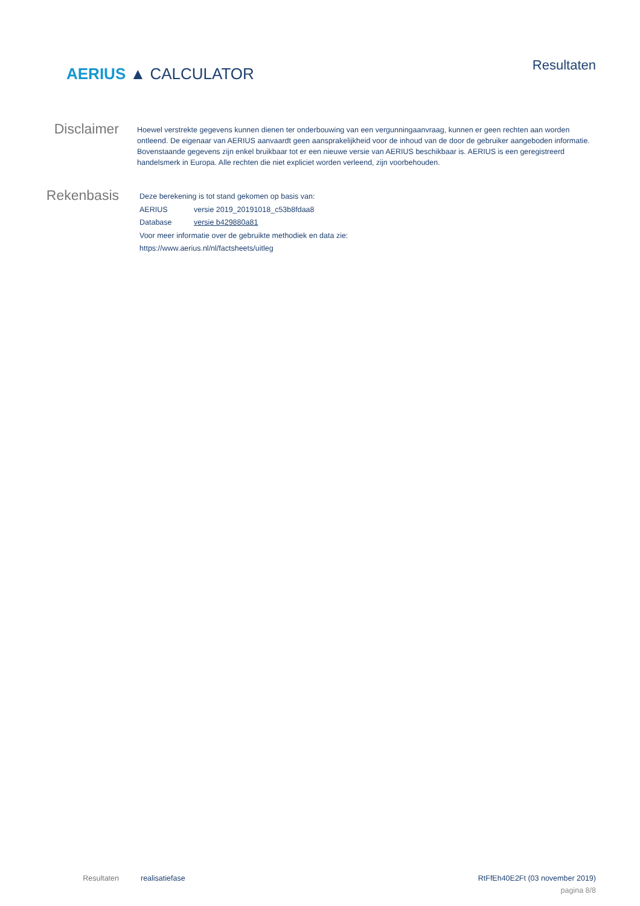AERIUS ▲ CALCULATOR
Resultaten
Disclaimer
Hoewel verstrekte gegevens kunnen dienen ter onderbouwing van een vergunningaanvraag, kunnen er geen rechten aan worden ontleend. De eigenaar van AERIUS aanvaardt geen aansprakelijkheid voor de inhoud van de door de gebruiker aangeboden informatie. Bovenstaande gegevens zijn enkel bruikbaar tot er een nieuwe versie van AERIUS beschikbaar is. AERIUS is een geregistreerd handelsmerk in Europa. Alle rechten die niet expliciet worden verleend, zijn voorbehouden.
Rekenbasis
Deze berekening is tot stand gekomen op basis van:
AERIUS versie 2019_20191018_c53b8fdaa8
Database versie b429880a81
Voor meer informatie over de gebruikte methodiek en data zie:
https://www.aerius.nl/nl/factsheets/uitleg
Resultaten realisatiefase RtFfEh40E2Ft (03 november 2019)
pagina 8/8